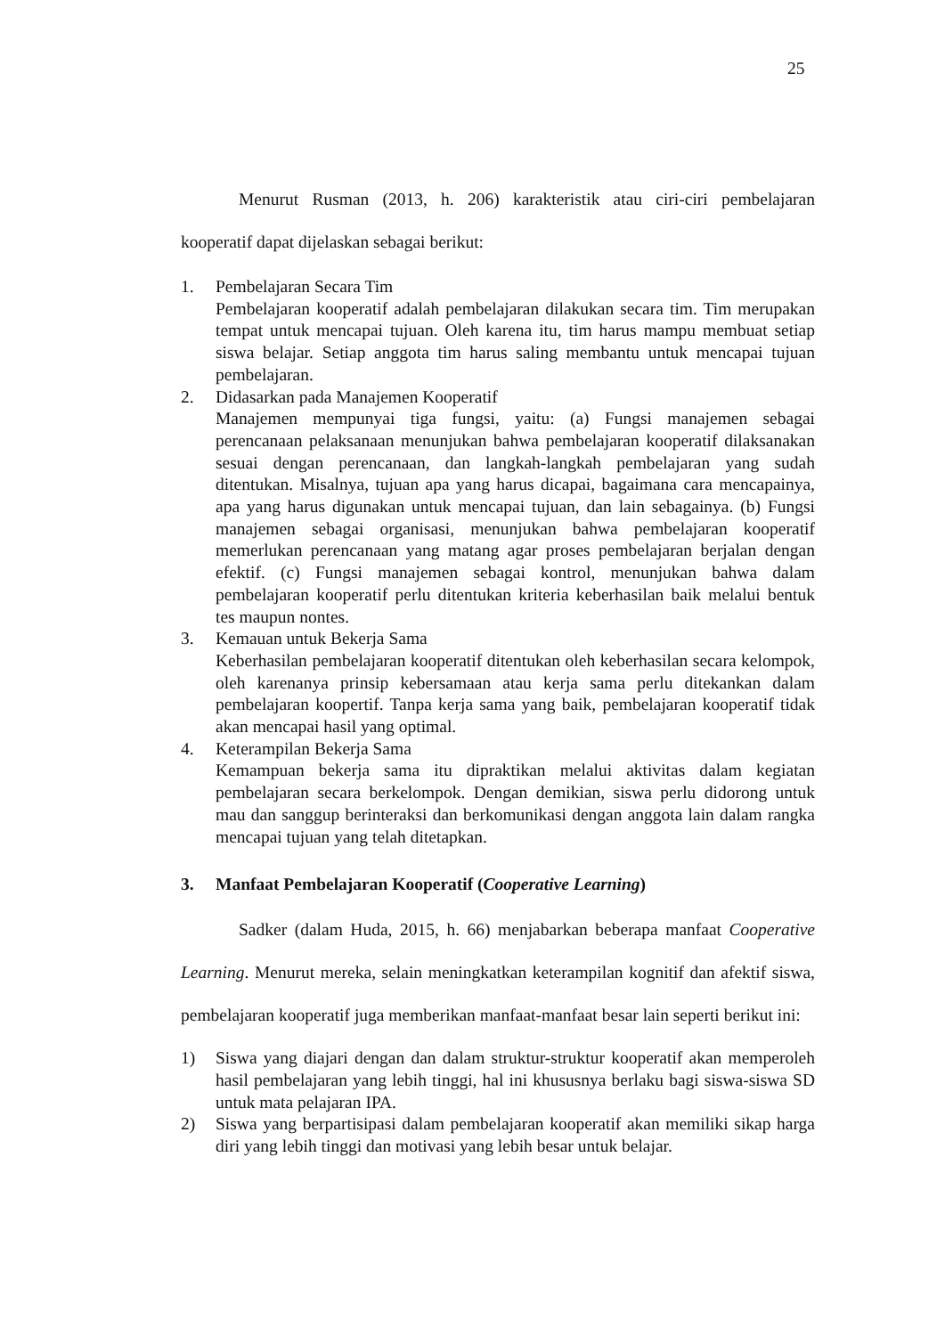25
Menurut Rusman (2013, h. 206) karakteristik atau ciri-ciri pembelajaran kooperatif dapat dijelaskan sebagai berikut:
1. Pembelajaran Secara Tim
Pembelajaran kooperatif adalah pembelajaran dilakukan secara tim. Tim merupakan tempat untuk mencapai tujuan. Oleh karena itu, tim harus mampu membuat setiap siswa belajar. Setiap anggota tim harus saling membantu untuk mencapai tujuan pembelajaran.
2. Didasarkan pada Manajemen Kooperatif
Manajemen mempunyai tiga fungsi, yaitu: (a) Fungsi manajemen sebagai perencanaan pelaksanaan menunjukan bahwa pembelajaran kooperatif dilaksanakan sesuai dengan perencanaan, dan langkah-langkah pembelajaran yang sudah ditentukan. Misalnya, tujuan apa yang harus dicapai, bagaimana cara mencapainya, apa yang harus digunakan untuk mencapai tujuan, dan lain sebagainya. (b) Fungsi manajemen sebagai organisasi, menunjukan bahwa pembelajaran kooperatif memerlukan perencanaan yang matang agar proses pembelajaran berjalan dengan efektif. (c) Fungsi manajemen sebagai kontrol, menunjukan bahwa dalam pembelajaran kooperatif perlu ditentukan kriteria keberhasilan baik melalui bentuk tes maupun nontes.
3. Kemauan untuk Bekerja Sama
Keberhasilan pembelajaran kooperatif ditentukan oleh keberhasilan secara kelompok, oleh karenanya prinsip kebersamaan atau kerja sama perlu ditekankan dalam pembelajaran koopertif. Tanpa kerja sama yang baik, pembelajaran kooperatif tidak akan mencapai hasil yang optimal.
4. Keterampilan Bekerja Sama
Kemampuan bekerja sama itu dipraktikan melalui aktivitas dalam kegiatan pembelajaran secara berkelompok. Dengan demikian, siswa perlu didorong untuk mau dan sanggup berinteraksi dan berkomunikasi dengan anggota lain dalam rangka mencapai tujuan yang telah ditetapkan.
3. Manfaat Pembelajaran Kooperatif (Cooperative Learning)
Sadker (dalam Huda, 2015, h. 66) menjabarkan beberapa manfaat Cooperative Learning. Menurut mereka, selain meningkatkan keterampilan kognitif dan afektif siswa, pembelajaran kooperatif juga memberikan manfaat-manfaat besar lain seperti berikut ini:
1) Siswa yang diajari dengan dan dalam struktur-struktur kooperatif akan memperoleh hasil pembelajaran yang lebih tinggi, hal ini khususnya berlaku bagi siswa-siswa SD untuk mata pelajaran IPA.
2) Siswa yang berpartisipasi dalam pembelajaran kooperatif akan memiliki sikap harga diri yang lebih tinggi dan motivasi yang lebih besar untuk belajar.